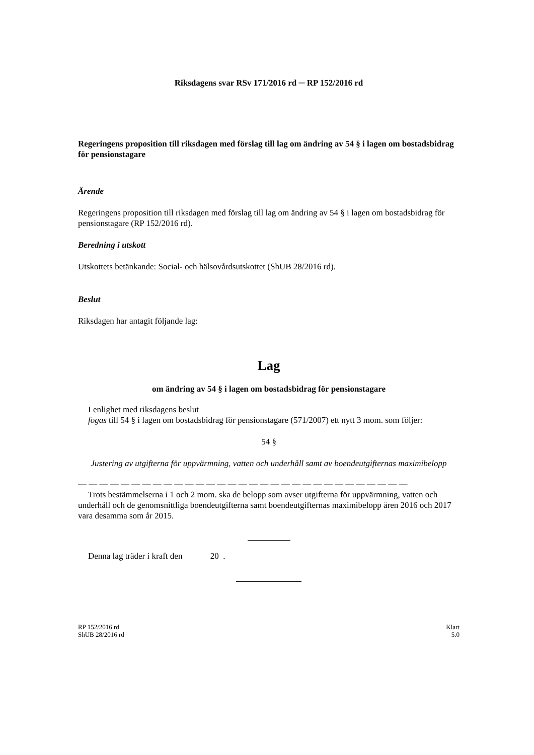Riksdagens svar RSv 171/2016 rd ─ RP 152/2016 rd
Regeringens proposition till riksdagen med förslag till lag om ändring av 54 § i lagen om bostadsbidrag för pensionstagare
Ärende
Regeringens proposition till riksdagen med förslag till lag om ändring av 54 § i lagen om bostadsbidrag för pensionstagare (RP 152/2016 rd).
Beredning i utskott
Utskottets betänkande: Social- och hälsovårdsutskottet (ShUB 28/2016 rd).
Beslut
Riksdagen har antagit följande lag:
Lag
om ändring av 54 § i lagen om bostadsbidrag för pensionstagare
I enlighet med riksdagens beslut
fogas till 54 § i lagen om bostadsbidrag för pensionstagare (571/2007) ett nytt 3 mom. som följer:
54 §
Justering av utgifterna för uppvärmning, vatten och underhåll samt av boendeutgifternas maximibelopp
— — — — — — — — — — — — — — — — — — — — — — — — — — — — — — —
Trots bestämmelserna i 1 och 2 mom. ska de belopp som avser utgifterna för uppvärmning, vatten och underhåll och de genomsnittliga boendeutgifterna samt boendeutgifternas maximibelopp åren 2016 och 2017 vara desamma som år 2015.
Denna lag träder i kraft den 20 .
RP 152/2016 rd
ShUB 28/2016 rd
Klart
5.0